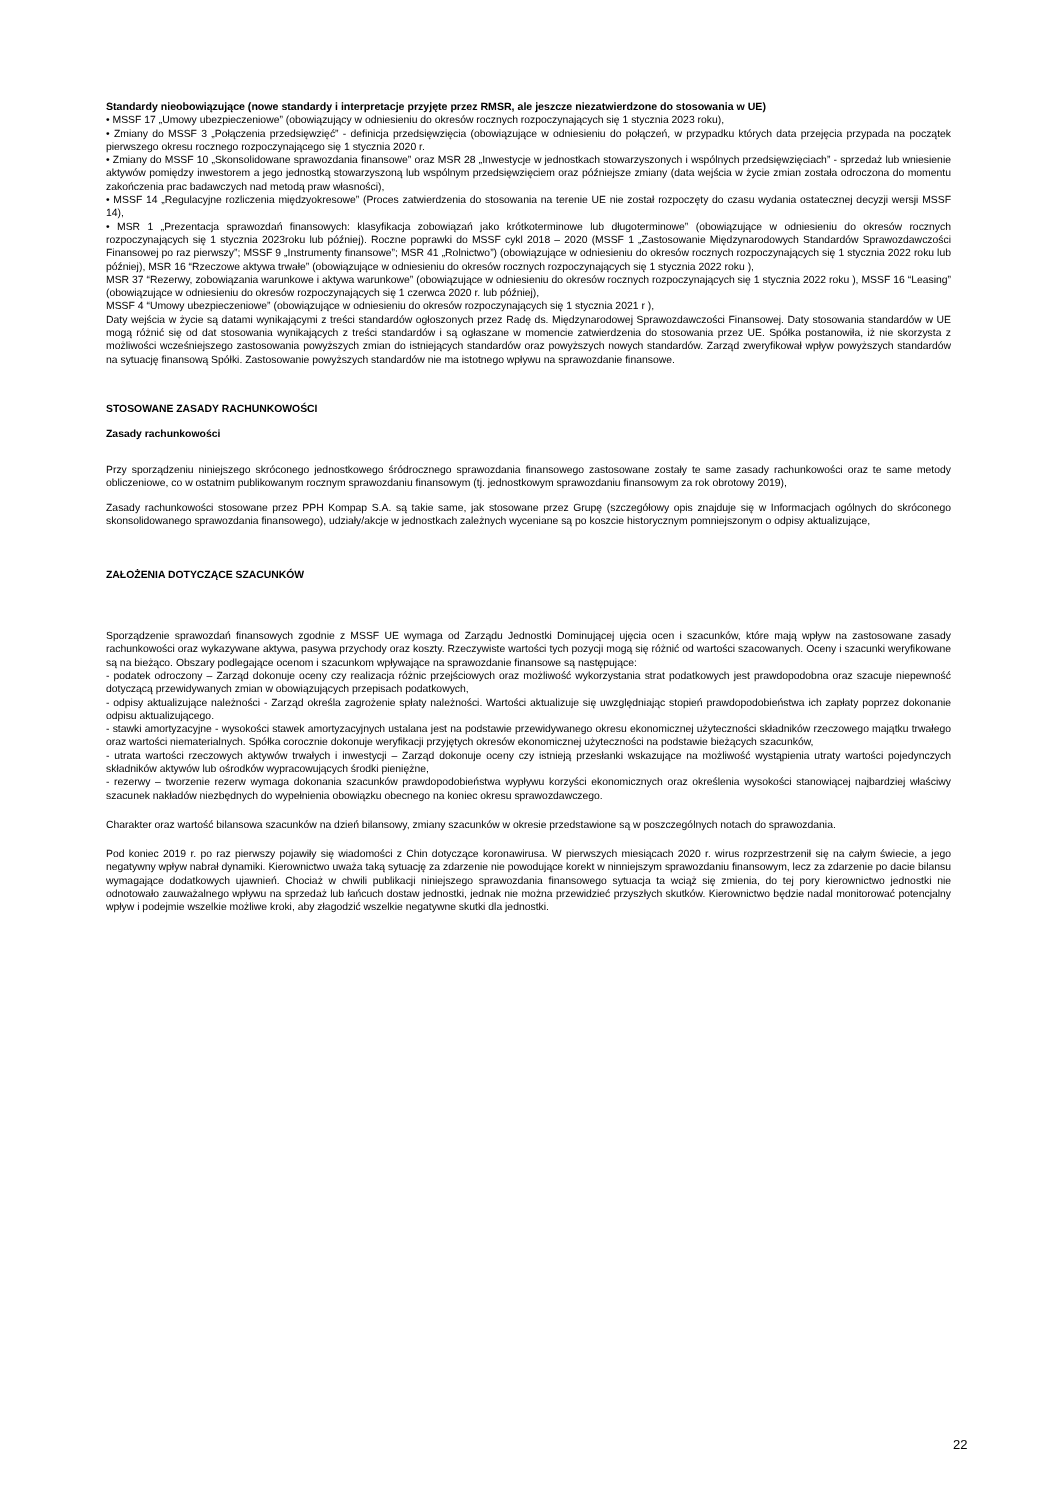Standardy nieobowiązujące (nowe standardy i interpretacje przyjęte przez RMSR, ale jeszcze niezatwierdzone do stosowania w UE)
• MSSF 17 „Umowy ubezpieczeniowe” (obowiązujący w odniesieniu do okresów rocznych rozpoczynających się 1 stycznia 2023 roku),
• Zmiany do MSSF 3 „Połączenia przedsięwzięć” - definicja przedsięwzięcia (obowiązujące w odniesieniu do połączeń, w przypadku których data przejęcia przypada na początek pierwszego okresu rocznego rozpoczynającego się 1 stycznia 2020 r.
• Zmiany do MSSF 10 „Skonsolidowane sprawozdania finansowe” oraz MSR 28 „Inwestycje w jednostkach stowarzyszonych i wspólnych przedsięwzięciach” - sprzedaż lub wniesienie aktywów pomiędzy inwestorem a jego jednostką stowarzyszoną lub wspólnym przedsięwzięciem oraz późniejsze zmiany (data wejścia w życie zmian została odroczona do momentu zakończenia prac badawczych nad metodą praw własności),
• MSSF 14 „Regulacyjne rozliczenia międzyokresowe” (Proces zatwierdzenia do stosowania na terenie UE nie został rozpoczęty do czasu wydania ostatecznej decyzji wersji MSSF 14),
• MSR 1 „Prezentacja sprawozdań finansowych: klasyfikacja zobowiązań jako krótkoterminowe lub długoterminowe” (obowiązujące w odniesieniu do okresów rocznych rozpoczynających się 1 stycznia 2023roku lub później). Roczne poprawki do MSSF cykl 2018 – 2020 (MSSF 1 „Zastosowanie Międzynarodowych Standardów Sprawozdawczości Finansowej po raz pierwszy”; MSSF 9 „Instrumenty finansowe”; MSR 41 „Rolnictwo”) (obowiązujące w odniesieniu do okresów rocznych rozpoczynających się 1 stycznia 2022 roku lub później), MSR 16 “Rzeczowe aktywa trwałe” (obowiązujące w odniesieniu do okresów rocznych rozpoczynających się 1 stycznia 2022 roku ),
MSR 37 “Rezerwy, zobowiązania warunkowe i aktywa warunkowe” (obowiązujące w odniesieniu do okresów rocznych rozpoczynających się 1 stycznia 2022 roku ), MSSF 16 “Leasing” (obowiązujące w odniesieniu do okresów rozpoczynających się 1 czerwca 2020 r. lub później),
MSSF 4 “Umowy ubezpieczeniowe” (obowiązujące w odniesieniu do okresów rozpoczynających się 1 stycznia 2021 r ),
Daty wejścia w życie są datami wynikającymi z treści standardów ogłoszonych przez Radę ds. Międzynarodowej Sprawozdawczości Finansowej. Daty stosowania standardów w UE mogą różnić się od dat stosowania wynikających z treści standardów i są ogłaszane w momencie zatwierdzenia do stosowania przez UE. Spółka postanowiła, iż nie skorzysta z możliwości wcześniejszego zastosowania powyższych zmian do istniejących standardów oraz powyższych nowych standardów. Zarząd zweryfikował wpływ powyższych standardów na sytuację finansową Spółki. Zastosowanie powyższych standardów nie ma istotnego wpływu na sprawozdanie finansowe.
STOSOWANE ZASADY RACHUNKOWOŚCI
Zasady rachunkowości
Przy sporządzeniu niniejszego skróconego jednostkowego śródrocznego sprawozdania finansowego zastosowane zostały te same zasady rachunkowości oraz te same metody obliczeniowe, co w ostatnim publikowanym rocznym sprawozdaniu finansowym (tj. jednostkowym sprawozdaniu finansowym za rok obrotowy 2019),
Zasady rachunkowości stosowane przez PPH Kompap S.A. są takie same, jak stosowane przez Grupę (szczegółowy opis znajduje się w Informacjach ogólnych do skróconego skonsolidowanego sprawozdania finansowego), udziały/akcje w jednostkach zależnych wyceniane są po koszcie historycznym pomniejszonym o odpisy aktualizujące,
ZAŁOŻENIA DOTYCZĄCE SZACUNKÓW
Sporządzenie sprawozdań finansowych zgodnie z MSSF UE wymaga od Zarządu Jednostki Dominującej ujęcia ocen i szacunków, które mają wpływ na zastosowane zasady rachunkowości oraz wykazywane aktywa, pasywa przychody oraz koszty. Rzeczywiste wartości tych pozycji mogą się różnić od wartości szacowanych. Oceny i szacunki weryfikowane są na bieżąco. Obszary podlegające ocenom i szacunkom wpływające na sprawozdanie finansowe są następujące:
- podatek odroczony – Zarząd dokonuje oceny czy realizacja różnic przejściowych oraz możliwość wykorzystania strat podatkowych jest prawdopodobna oraz szacuje niepewność dotyczącą przewidywanych zmian w obowiązujących przepisach podatkowych,
- odpisy aktualizujące należności - Zarząd określa zagrożenie spłaty należności. Wartości aktualizuje się uwzględniając stopień prawdopodobieństwa ich zapłaty poprzez dokonanie odpisu aktualizującego.
- stawki amortyzacyjne - wysokości stawek amortyzacyjnych ustalana jest na podstawie przewidywanego okresu ekonomicznej użyteczności składników rzeczowego majątku trwałego oraz wartości niematerialnych. Spółka corocznie dokonuje weryfikacji przyjętych okresów ekonomicznej użyteczności na podstawie bieżących szacunków,
- utrata wartości rzeczowych aktywów trwałych i inwestycji – Zarząd dokonuje oceny czy istnieją przesłanki wskazujące na możliwość wystąpienia utraty wartości pojedynczych składników aktywów lub ośrodków wypracowujących środki pieniężne,
- rezerwy – tworzenie rezerw wymaga dokonania szacunków prawdopodobieństwa wypływu korzyści ekonomicznych oraz określenia wysokości stanowiącej najbardziej właściwy szacunek nakładów niezbędnych do wypełnienia obowiązku obecnego na koniec okresu sprawozdawczego.
Charakter oraz wartość bilansowa szacunków na dzień bilansowy, zmiany szacunków w okresie przedstawione są w poszczególnych notach do sprawozdania.
Pod koniec 2019 r. po raz pierwszy pojawiły się wiadomości z Chin dotyczące koronawirusa. W pierwszych miesiącach 2020 r. wirus rozprzestrzenił się na całym świecie, a jego negatywny wpływ nabrał dynamiki. Kierownictwo uważa taką sytuację za zdarzenie nie powodujące korekt w ninniejszym sprawozdaniu finansowym, lecz za zdarzenie po dacie bilansu wymagające dodatkowych ujawnień. Chociaż w chwili publikacji niniejszego sprawozdania finansowego sytuacja ta wciąż się zmienia, do tej pory kierownictwo jednostki nie odnotowało zauważalnego wpływu na sprzedaż lub łańcuch dostaw jednostki, jednak nie można przewidzieć przyszłych skutków. Kierownictwo będzie nadal monitorować potencjalny wpływ i podejmie wszelkie możliwe kroki, aby złagodzić wszelkie negatywne skutki dla jednostki.
22